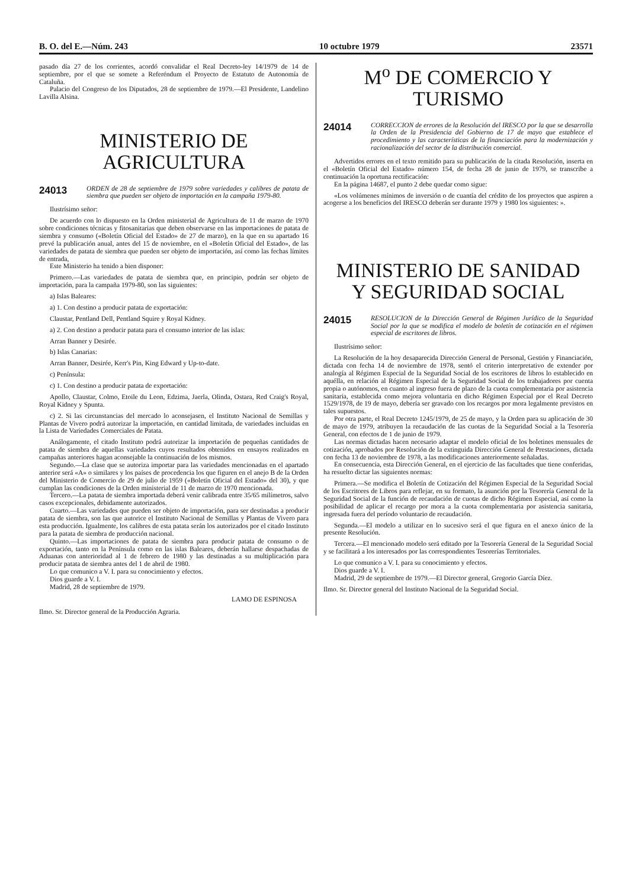B. O. del E.—Núm. 243 10 octubre 1979 23571
pasado día 27 de los corrientes, acordó convalidar el Real Decreto-ley 14/1979 de 14 de septiembre, por el que se somete a Referéndum el Proyecto de Estatuto de Autonomía de Cataluña.
Palacio del Congreso de los Diputados, 28 de septiembre de 1979.—El Presidente, Landelino Lavilla Alsina.
MINISTERIO DE AGRICULTURA
24013
ORDEN de 28 de septiembre de 1979 sobre variedades y calibres de patata de siembra que pueden ser objeto de importación en la campaña 1979-80.
Ilustrísimo señor:
De acuerdo con lo dispuesto en la Orden ministerial de Agricultura de 11 de marzo de 1970 sobre condiciones técnicas y fitosanitarias que deben observarse en las importaciones de patata de siembra y consumo («Boletín Oficial del Estado» de 27 de marzo), en la que en su apartado 16 prevé la publicación anual, antes del 15 de noviembre, en el «Boletín Oficial del Estado», de las variedades de patata de siembra que pueden ser objeto de importación, así como las fechas límites de entrada,
Este Ministerio ha tenido a bien disponer:
Primero.—Las variedades de patata de siembra que, en principio, podrán ser objeto de importación, para la campaña 1979-80, son las siguientes:
a) Islas Baleares:
a) 1. Con destino a producir patata de exportación:
Claustar, Pentland Dell, Pentland Squire y Royal Kidney.
a) 2. Con destino a producir patata para el consumo interior de las islas:
Arran Banner y Desirée.
b) Islas Canarias:
Arran Banner, Desirée, Kerr's Pin, King Edward y Up-to-date.
c) Península:
c) 1. Con destino a producir patata de exportación:
Apollo, Claustar, Colmo, Etoile du Leon, Edzima, Jaerla, Olinda, Ostara, Red Craig's Royal, Royal Kidney y Spunta.
c) 2. Si las circunstancias del mercado lo aconsejasen, el Instituto Nacional de Semillas y Plantas de Vivero podrá autorizar la importación, en cantidad limitada, de variedades incluidas en la Lista de Variedades Comerciales de Patata.
Análogamente, el citado Instituto podrá autorizar la importación de pequeñas cantidades de patata de siembra de aquellas variedades cuyos resultados obtenidos en ensayos realizados en campañas anteriores hagan aconsejable la continuación de los mismos.
Segundo.—La clase que se autoriza importar para las variedades mencionadas en el apartado anterior será «A» o similares y los países de procedencia los que figuren en el anejo B de la Orden del Ministerio de Comercio de 29 de julio de 1959 («Boletín Oficial del Estado» del 30), y que cumplan las condiciones de la Orden ministerial de 11 de marzo de 1970 mencionada.
Tercero.—La patata de siembra importada deberá venir calibrada entre 35/65 milímetros, salvo casos excepcionales, debidamente autorizados.
Cuarto.—Las variedades que pueden ser objeto de importación, para ser destinadas a producir patata de siembra, son las que autorice el Instituto Nacional de Semillas y Plantas de Vivero para esta producción. Igualmente, los calibres de esta patata serán los autorizados por el citado Instituto para la patata de siembra de producción nacional.
Quinto.—Las importaciones de patata de siembra para producir patata de consumo o de exportación, tanto en la Península como en las islas Baleares, deberán hallarse despachadas de Aduanas con anterioridad al 1 de febrero de 1980 y las destinadas a su multiplicación para producir patata de siembra antes del 1 de abril de 1980.
Lo que comunico a V. I. para su conocimiento y efectos.
Dios guarde a V. I.
Madrid, 28 de septiembre de 1979.
LAMO DE ESPINOSA
Ilmo. Sr. Director general de la Producción Agraria.
M<sup>o</sup> DE COMERCIO Y TURISMO
24014
CORRECCION de errores de la Resolución del IRESCO por la que se desarrolla la Orden de la Presidencia del Gobierno de 17 de mayo que establece el procedimiento y las características de la financiación para la modernización y racionalización del sector de la distribución comercial.
Advertidos errores en el texto remitido para su publicación de la citada Resolución, inserta en el «Boletín Oficial del Estado» número 154, de fecha 28 de junio de 1979, se transcribe a continuación la oportuna rectificación:
En la página 14687, el punto 2 debe quedar como sigue:
«Los volúmenes mínimos de inversión o de cuantía del crédito de los proyectos que aspiren a acogerse a los beneficios del IRESCO deberán ser durante 1979 y 1980 los siguientes: ».
MINISTERIO DE SANIDAD
Y SEGURIDAD SOCIAL
24015
RESOLUCION de la Dirección General de Régimen Jurídico de la Seguridad Social por la que se modifica el modelo de boletín de cotización en el régimen especial de escritores de libros.
Ilustrísimo señor:
La Resolución de la hoy desaparecida Dirección General de Personal, Gestión y Financiación, dictada con fecha 14 de noviembre de 1978, sentó el criterio interpretativo de extender por analogía al Régimen Especial de la Seguridad Social de los escritores de libros lo establecido en aquélla, en relación al Régimen Especial de la Seguridad Social de los trabajadores por cuenta propia o autónomos, en cuanto al ingreso fuera de plazo de la cuota complementaria por asistencia sanitaria, establecida como mejora voluntaria en dicho Régimen Especial por el Real Decreto 1529/1978, de 19 de mayo, debería ser gravado con los recargos por mora legalmente previstos en tales supuestos.
Por otra parte, el Real Decreto 1245/1979, de 25 de mayo, y la Orden para su aplicación de 30 de mayo de 1979, atribuyen la recaudación de las cuotas de la Seguridad Social a la Tesorería General, con efectos de 1 de junio de 1979.
Las normas dictadas hacen necesario adaptar el modelo oficial de los boletines mensuales de cotización, aprobados por Resolución de la extinguida Dirección General de Prestaciones, dictada con fecha 13 de noviembre de 1978, a las modificaciones anteriormente señaladas.
En consecuencia, esta Dirección General, en el ejercicio de las facultades que tiene conferidas, ha resuelto dictar las siguientes normas:
Primera.—Se modifica el Boletín de Cotización del Régimen Especial de la Seguridad Social de los Escritores de Libros para reflejar, en su formato, la asunción por la Tesorería General de la Seguridad Social de la función de recaudación de cuotas de dicho Régimen Especial, así como la posibilidad de aplicar el recargo por mora a la cuota complementaria por asistencia sanitaria, ingresada fuera del período voluntario de recaudación.
Segunda.—El modelo a utilizar en lo sucesivo será el que figura en el anexo único de la presente Resolución.
Tercera.—El mencionado modelo será editado por la Tesorería General de la Seguridad Social y se facilitará a los interesados por las correspondientes Tesorerías Territoriales.
Lo que comunico a V. I. para su conocimiento y efectos.
Dios guarde a V. I.
Madrid, 29 de septiembre de 1979.—El Director general, Gregorio García Díez.
Ilmo. Sr. Director general del Instituto Nacional de la Seguridad Social.